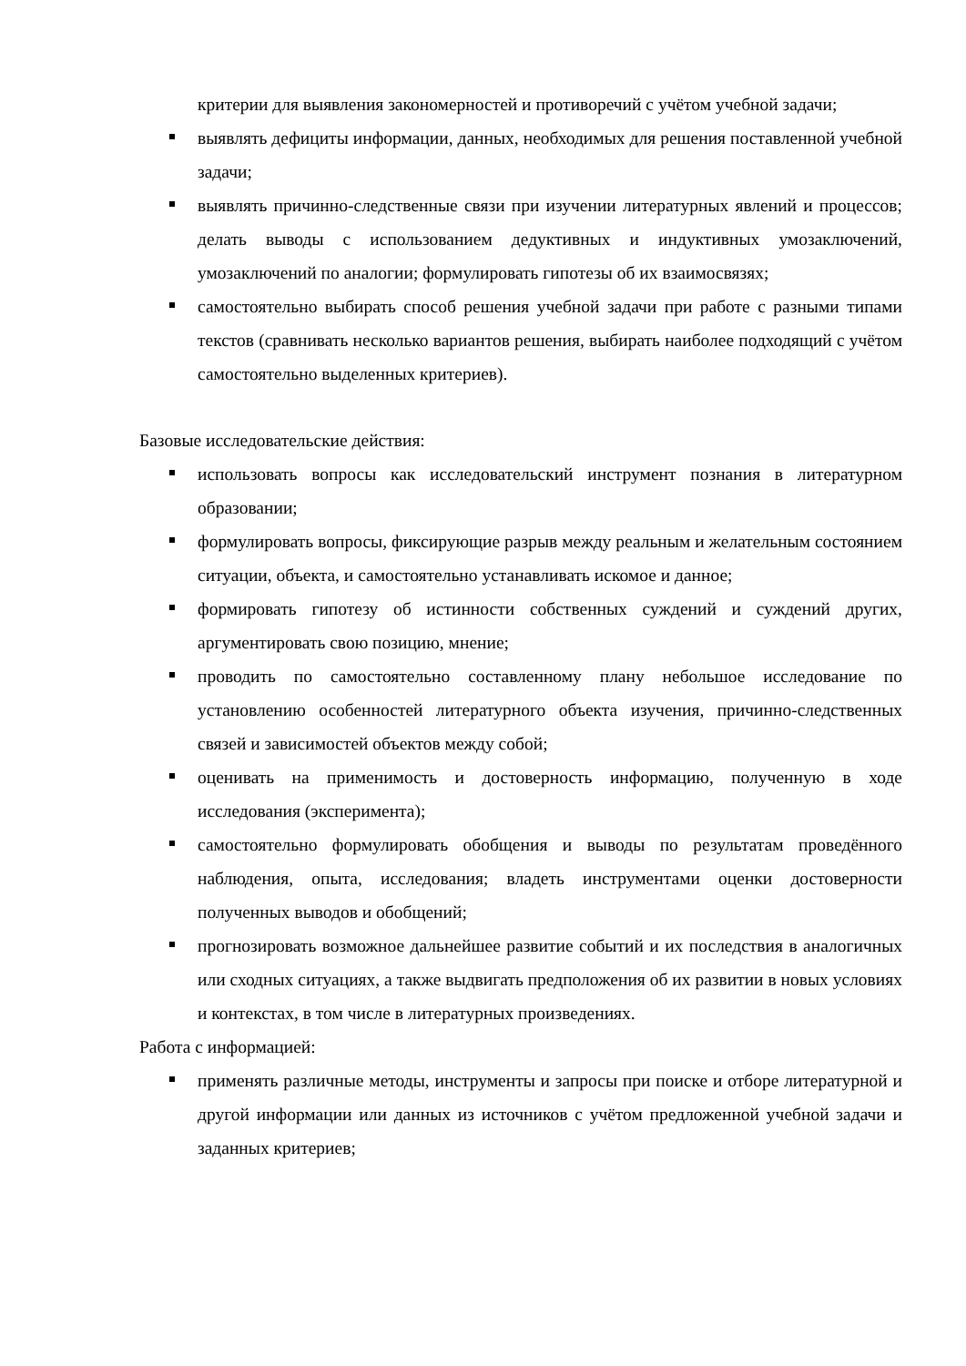критерии для выявления закономерностей и противоречий с учётом учебной задачи;
выявлять дефициты информации, данных, необходимых для решения поставленной учебной задачи;
выявлять причинно-следственные связи при изучении литературных явлений и процессов; делать выводы с использованием дедуктивных и индуктивных умозаключений, умозаключений по аналогии; формулировать гипотезы об их взаимосвязях;
самостоятельно выбирать способ решения учебной задачи при работе с разными типами текстов (сравнивать несколько вариантов решения, выбирать наиболее подходящий с учётом самостоятельно выделенных критериев).
Базовые исследовательские действия:
использовать вопросы как исследовательский инструмент познания в литературном образовании;
формулировать вопросы, фиксирующие разрыв между реальным и желательным состоянием ситуации, объекта, и самостоятельно устанавливать искомое и данное;
формировать гипотезу об истинности собственных суждений и суждений других, аргументировать свою позицию, мнение;
проводить по самостоятельно составленному плану небольшое исследование по установлению особенностей литературного объекта изучения, причинно-следственных связей и зависимостей объектов между собой;
оценивать на применимость и достоверность информацию, полученную в ходе исследования (эксперимента);
самостоятельно формулировать обобщения и выводы по результатам проведённого наблюдения, опыта, исследования; владеть инструментами оценки достоверности полученных выводов и обобщений;
прогнозировать возможное дальнейшее развитие событий и их последствия в аналогичных или сходных ситуациях, а также выдвигать предположения об их развитии в новых условиях и контекстах, в том числе в литературных произведениях.
Работа с информацией:
применять различные методы, инструменты и запросы при поиске и отборе литературной и другой информации или данных из источников с учётом предложенной учебной задачи и заданных критериев;